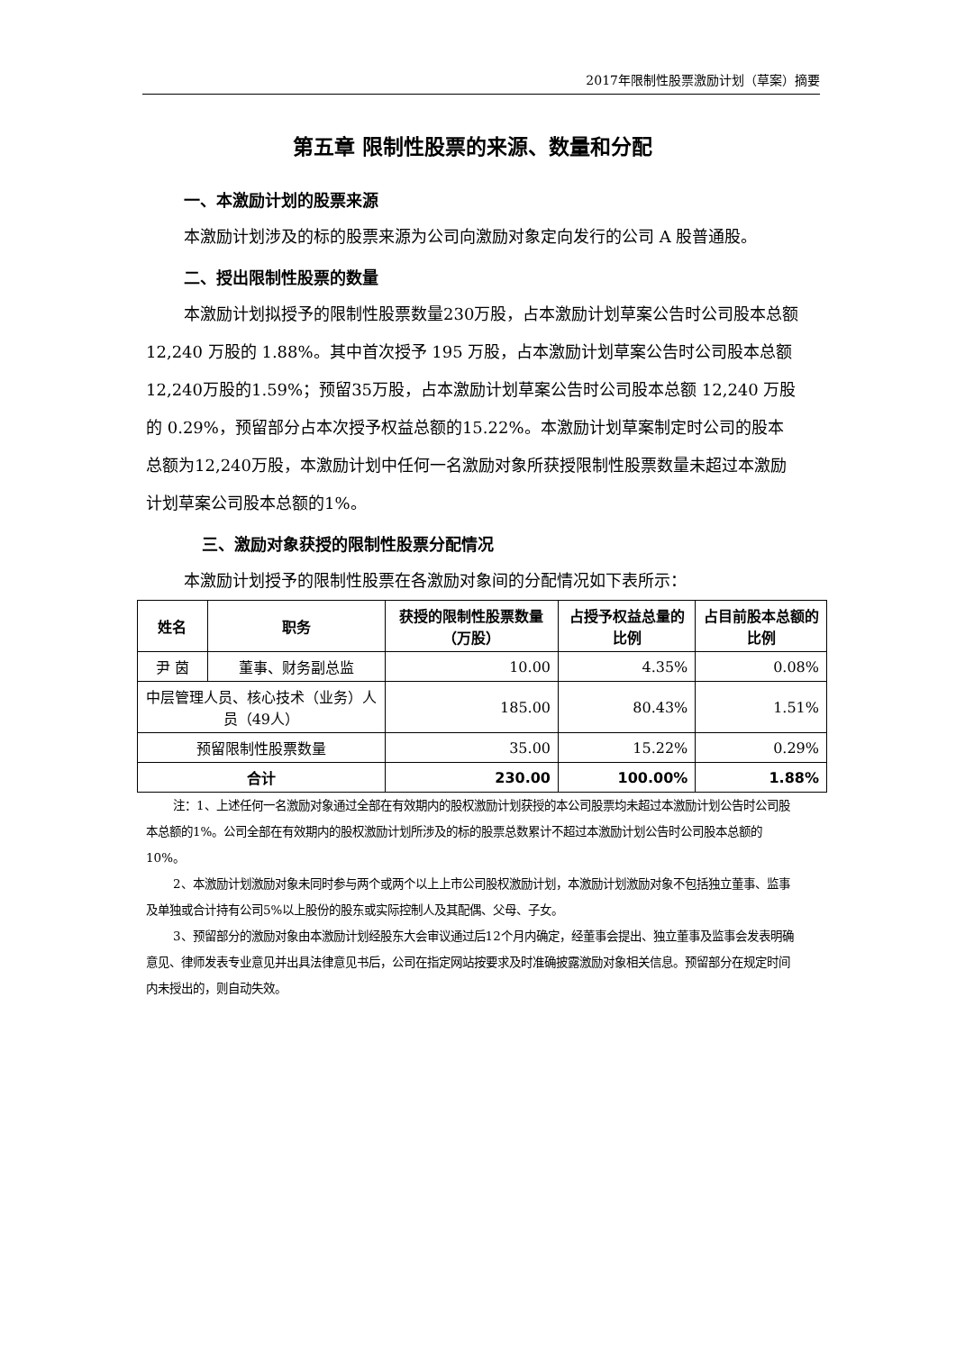2017年限制性股票激励计划（草案）摘要
第五章 限制性股票的来源、数量和分配
一、本激励计划的股票来源
本激励计划涉及的标的股票来源为公司向激励对象定向发行的公司 A 股普通股。
二、授出限制性股票的数量
本激励计划拟授予的限制性股票数量230万股，占本激励计划草案公告时公司股本总额 12,240 万股的 1.88%。其中首次授予 195 万股，占本激励计划草案公告时公司股本总额12,240万股的1.59%；预留35万股，占本激励计划草案公告时公司股本总额 12,240 万股的 0.29%，预留部分占本次授予权益总额的15.22%。本激励计划草案制定时公司的股本总额为12,240万股，本激励计划中任何一名激励对象所获授限制性股票数量未超过本激励计划草案公司股本总额的1%。
三、激励对象获授的限制性股票分配情况
本激励计划授予的限制性股票在各激励对象间的分配情况如下表所示：
| 姓名 | 职务 | 获授的限制性股票数量（万股） | 占授予权益总量的比例 | 占目前股本总额的比例 |
| --- | --- | --- | --- | --- |
| 尹 茵 | 董事、财务副总监 | 10.00 | 4.35% | 0.08% |
| 中层管理人员、核心技术（业务）人员（49人） | | 185.00 | 80.43% | 1.51% |
| 预留限制性股票数量 | | 35.00 | 15.22% | 0.29% |
| 合计 | | 230.00 | 100.00% | 1.88% |
注：1、上述任何一名激励对象通过全部在有效期内的股权激励计划获授的本公司股票均未超过本激励计划公告时公司股本总额的1%。公司全部在有效期内的股权激励计划所涉及的标的股票总数累计不超过本激励计划公告时公司股本总额的10%。
2、本激励计划激励对象未同时参与两个或两个以上上市公司股权激励计划，本激励计划激励对象不包括独立董事、监事及单独或合计持有公司5%以上股份的股东或实际控制人及其配偶、父母、子女。
3、预留部分的激励对象由本激励计划经股东大会审议通过后12个月内确定，经董事会提出、独立董事及监事会发表明确意见、律师发表专业意见并出具法律意见书后，公司在指定网站按要求及时准确披露激励对象相关信息。预留部分在规定时间内未授出的，则自动失效。